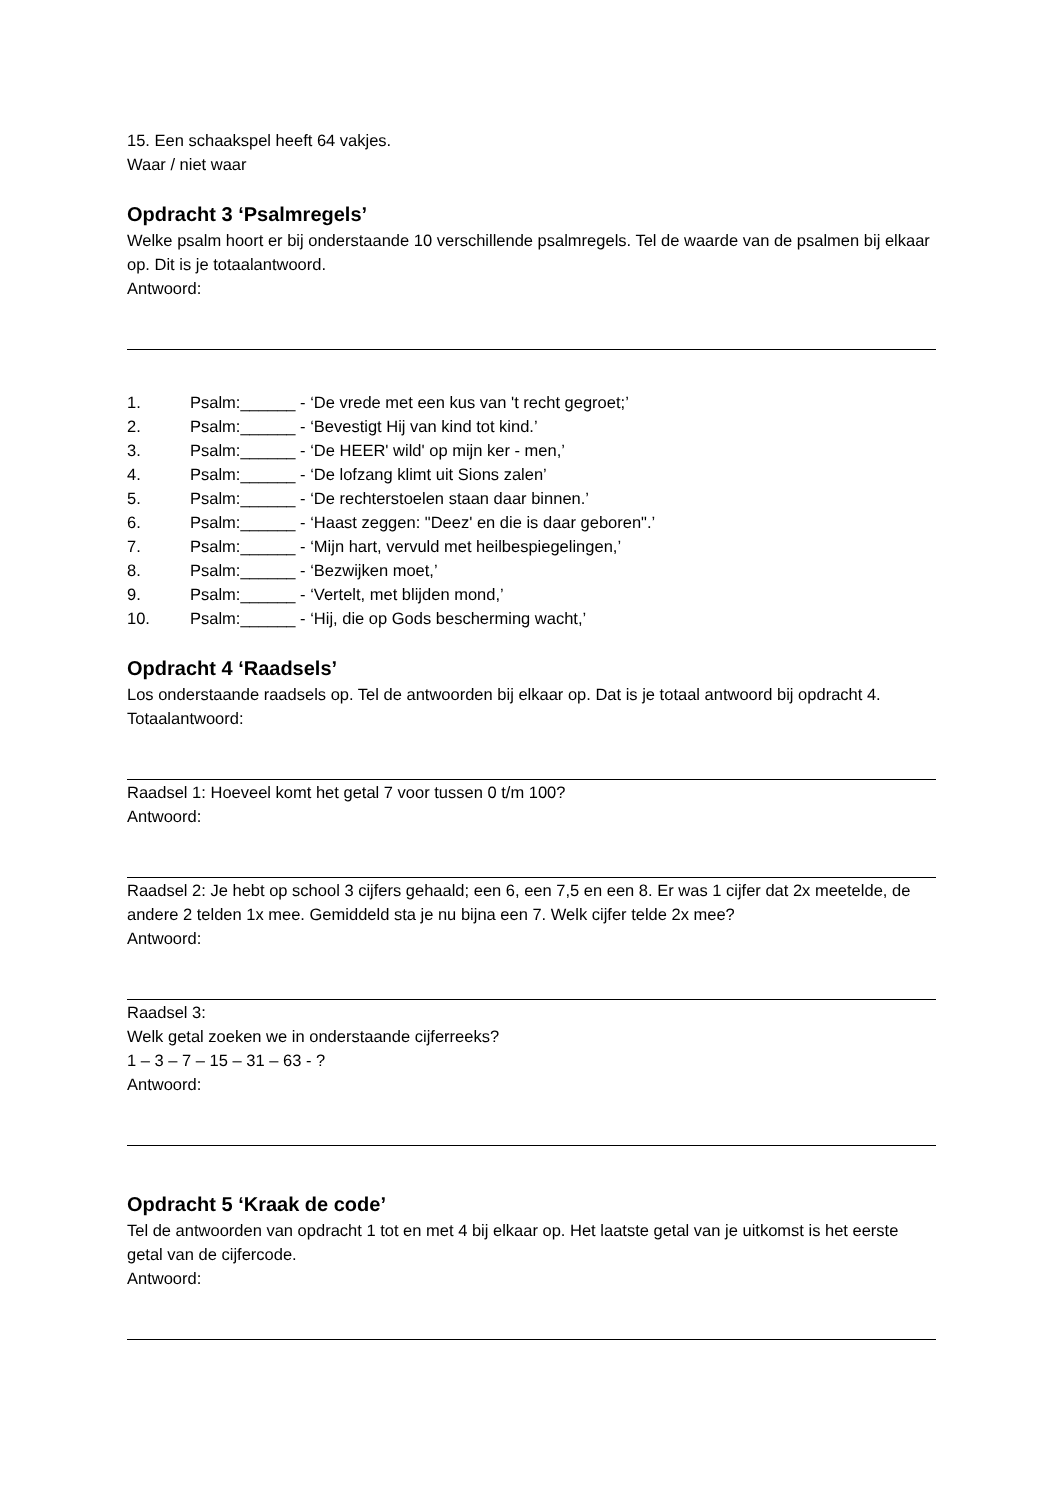15. Een schaakspel heeft 64 vakjes.
Waar / niet waar
Opdracht 3 ‘Psalmregels’
Welke psalm hoort er bij onderstaande 10 verschillende psalmregels. Tel de waarde van de psalmen bij elkaar op. Dit is je totaalantwoord.
Antwoord:
1. Psalm:______ - ‘De vrede met een kus van 't recht gegroet;’
2. Psalm:______ - ‘Bevestigt Hij van kind tot kind.’
3. Psalm:______ - ‘De HEER' wild' op mijn ker - men,’
4. Psalm:______ - ‘De lofzang klimt uit Sions zalen’
5. Psalm:______ - ‘De rechterstoelen staan daar binnen.’
6. Psalm:______ - ‘Haast zeggen: "Deez' en die is daar geboren".’
7. Psalm:______ - ‘Mijn hart, vervuld met heilbespiegelingen,’
8. Psalm:______ - ‘Bezwijken moet,’
9. Psalm:______ - ‘Vertelt, met blijden mond,’
10. Psalm:______ - ‘Hij, die op Gods bescherming wacht,’
Opdracht 4 ‘Raadsels’
Los onderstaande raadsels op. Tel de antwoorden bij elkaar op. Dat is je totaal antwoord bij opdracht 4.
Totaalantwoord:
Raadsel 1: Hoeveel komt het getal 7 voor tussen 0 t/m 100?
Antwoord:
Raadsel 2: Je hebt op school 3 cijfers gehaald; een 6, een 7,5 en een 8. Er was 1 cijfer dat 2x meetelde, de andere 2 telden 1x mee. Gemiddeld sta je nu bijna een 7. Welk cijfer telde 2x mee?
Antwoord:
Raadsel 3:
Welk getal zoeken we in onderstaande cijferreeks?
1 – 3 – 7 – 15 – 31 – 63 - ?
Antwoord:
Opdracht 5 ‘Kraak de code’
Tel de antwoorden van opdracht 1 tot en met 4 bij elkaar op. Het laatste getal van je uitkomst is het eerste getal van de cijfercode.
Antwoord: